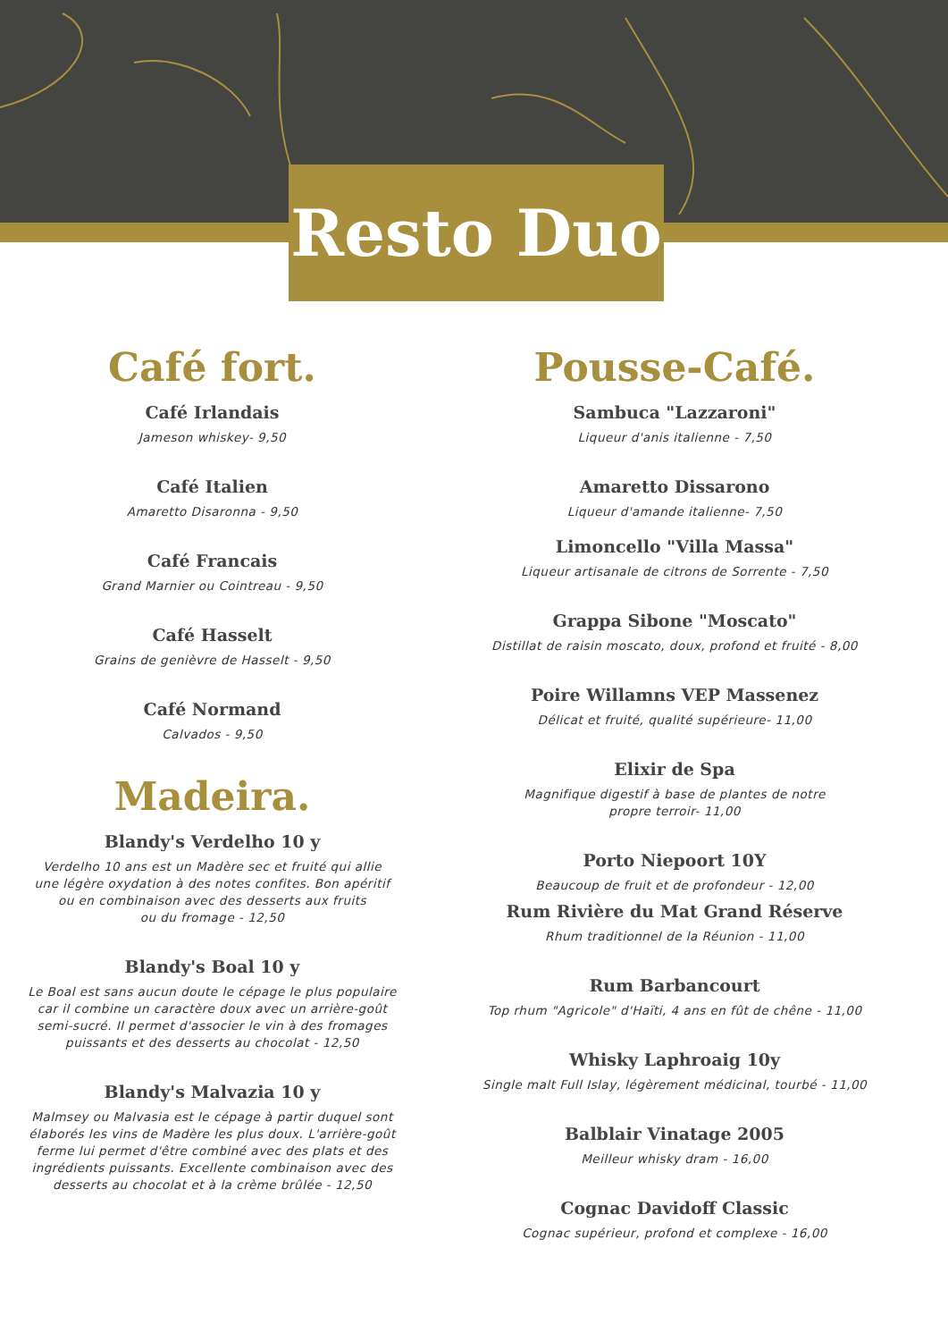Resto Duo
Café fort.
Café Irlandais
Jameson whiskey- 9,50
Café Italien
Amaretto Disaronna - 9,50
Café Francais
Grand Marnier ou Cointreau - 9,50
Café Hasselt
Grains de genièvre de Hasselt - 9,50
Café Normand
Calvados - 9,50
Madeira.
Blandy's Verdelho 10 y
Verdelho 10 ans est un Madère sec et fruité qui allie
une légère oxydation à des notes confites. Bon apéritif
ou en combinaison avec des desserts aux fruits
ou du fromage - 12,50
Blandy's Boal 10 y
Le Boal est sans aucun doute le cépage le plus populaire
car il combine un caractère doux avec un arrière-goût
semi-sucré. Il permet d'associer le vin à des fromages
puissants et des desserts au chocolat - 12,50
Blandy's Malvazia 10 y
Malmsey ou Malvasia est le cépage à partir duquel sont
élaborés les vins de Madère les plus doux. L'arrière-goût
ferme lui permet d'être combiné avec des plats et des
ingrédients puissants. Excellente combinaison avec des
desserts au chocolat et à la crème brûlée - 12,50
Pousse-Café.
Sambuca "Lazzaroni"
Liqueur d'anis italienne - 7,50
Amaretto Dissarono
Liqueur d'amande italienne- 7,50
Limoncello "Villa Massa"
Liqueur artisanale de citrons de Sorrente - 7,50
Grappa Sibone "Moscato"
Distillat de raisin moscato, doux, profond et fruité - 8,00
Poire Willamns VEP Massenez
Délicat et fruité, qualité supérieure- 11,00
Elixir de Spa
Magnifique digestif à base de plantes de notre
propre terroir- 11,00
Porto Niepoort 10Y
Beaucoup de fruit et de profondeur - 12,00
Rum Rivière du Mat Grand Réserve
Rhum traditionnel de la Réunion - 11,00
Rum Barbancourt
Top rhum "Agricole" d'Haïti, 4 ans en fût de chêne - 11,00
Whisky Laphroaig 10y
Single malt Full Islay, légèrement médicinal, tourbé - 11,00
Balblair Vinatage 2005
Meilleur whisky dram - 16,00
Cognac Davidoff Classic
Cognac supérieur, profond et complexe - 16,00